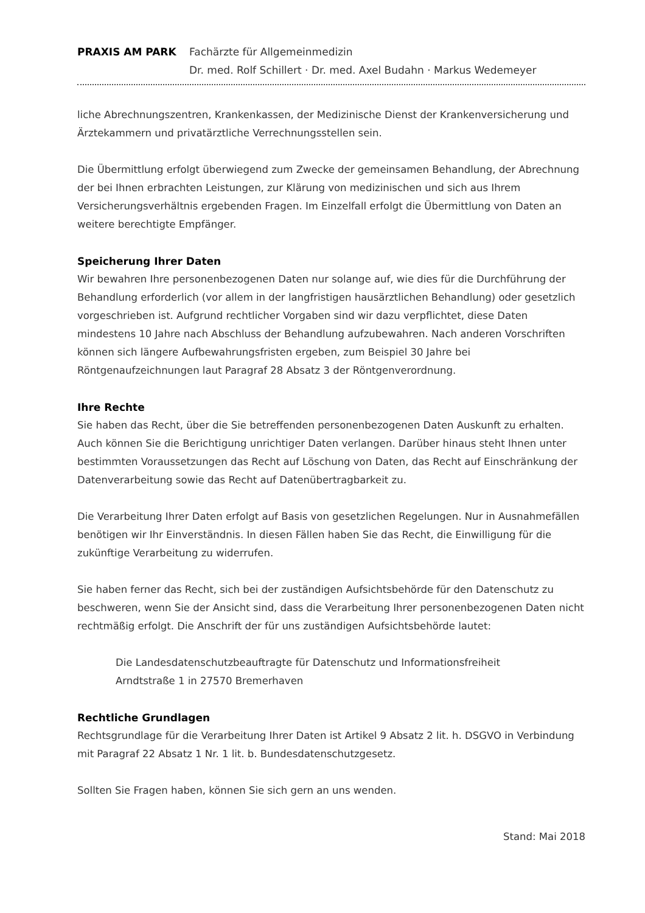PRAXIS AM PARK Fachärzte für Allgemeinmedizin
Dr. med. Rolf Schillert · Dr. med. Axel Budahn · Markus Wedemeyer
liche Abrechnungszentren, Krankenkassen, der Medizinische Dienst der Krankenversicherung und Ärztekammern und privatärztliche Verrechnungsstellen sein.
Die Übermittlung erfolgt überwiegend zum Zwecke der gemeinsamen Behandlung, der Abrechnung der bei Ihnen erbrachten Leistungen, zur Klärung von medizinischen und sich aus Ihrem Versicherungsverhältnis ergebenden Fragen. Im Einzelfall erfolgt die Übermittlung von Daten an weitere berechtigte Empfänger.
Speicherung Ihrer Daten
Wir bewahren Ihre personenbezogenen Daten nur solange auf, wie dies für die Durchführung der Behandlung erforderlich (vor allem in der langfristigen hausärztlichen Behandlung) oder gesetzlich vorgeschrieben ist. Aufgrund rechtlicher Vorgaben sind wir dazu verpflichtet, diese Daten mindestens 10 Jahre nach Abschluss der Behandlung aufzubewahren. Nach anderen Vorschriften können sich längere Aufbewahrungsfristen ergeben, zum Beispiel 30 Jahre bei Röntgenaufzeichnungen laut Paragraf 28 Absatz 3 der Röntgenverordnung.
Ihre Rechte
Sie haben das Recht, über die Sie betreffenden personenbezogenen Daten Auskunft zu erhalten. Auch können Sie die Berichtigung unrichtiger Daten verlangen. Darüber hinaus steht Ihnen unter bestimmten Voraussetzungen das Recht auf Löschung von Daten, das Recht auf Einschränkung der Datenverarbeitung sowie das Recht auf Datenübertragbarkeit zu.
Die Verarbeitung Ihrer Daten erfolgt auf Basis von gesetzlichen Regelungen. Nur in Ausnahmefällen benötigen wir Ihr Einverständnis. In diesen Fällen haben Sie das Recht, die Einwilligung für die zukünftige Verarbeitung zu widerrufen.
Sie haben ferner das Recht, sich bei der zuständigen Aufsichtsbehörde für den Datenschutz zu beschweren, wenn Sie der Ansicht sind, dass die Verarbeitung Ihrer personenbezogenen Daten nicht rechtmäßig erfolgt. Die Anschrift der für uns zuständigen Aufsichtsbehörde lautet:
Die Landesdatenschutzbeauftragte für Datenschutz und Informationsfreiheit
Arndtstraße 1 in 27570 Bremerhaven
Rechtliche Grundlagen
Rechtsgrundlage für die Verarbeitung Ihrer Daten ist Artikel 9 Absatz 2 lit. h. DSGVO in Verbindung mit Paragraf 22 Absatz 1 Nr. 1 lit. b. Bundesdatenschutzgesetz.
Sollten Sie Fragen haben, können Sie sich gern an uns wenden.
Stand: Mai 2018